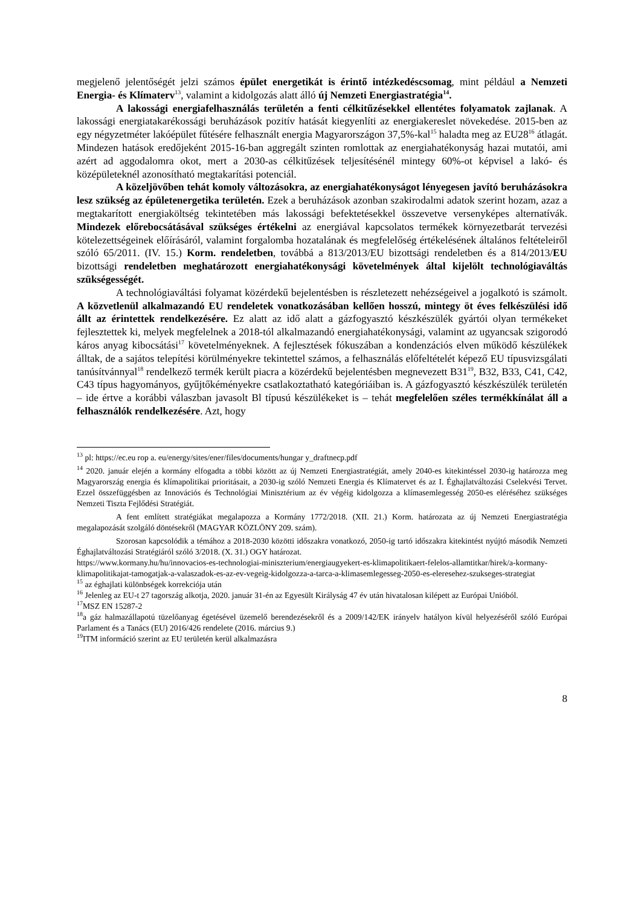megjelenő jelentőségét jelzi számos épület energetikát is érintő intézkedéscsomag, mint például a Nemzeti Energia- és Klímaterv<sup>13</sup>, valamint a kidolgozás alatt álló új Nemzeti Energiastratégia<sup>14</sup>.
A lakossági energiafelhasználás területén a fenti célkitűzésekkel ellentétes folyamatok zajlanak. A lakossági energiatakarékossági beruházások pozitív hatását kiegyenlíti az energiakereslet növekedése. 2015-ben az egy négyzetméter lakóépület fűtésére felhasznált energia Magyarországon 37,5%-kal<sup>15</sup> haladta meg az EU28<sup>16</sup> átlagát. Mindezen hatások eredőjeként 2015-16-ban aggregált szinten romlottak az energiahatékonyság hazai mutatói, ami azért ad aggodalomra okot, mert a 2030-as célkitűzések teljesítésénél mintegy 60%-ot képvisel a lakó- és középületeknél azonosítható megtakarítási potenciál.
A közeljövőben tehát komoly változásokra, az energiahatékonyságot lényegesen javító beruházásokra lesz szükség az épületenergetika területén. Ezek a beruházások azonban szakirodalmi adatok szerint hozam, azaz a megtakarított energiaköltség tekintetében más lakossági befektetésekkel összevetve versenyképes alternatívák. Mindezek előrebocsátásával szükséges értékelni az energiával kapcsolatos termékek környezetbarát tervezési kötelezettségeinek előírásáról, valamint forgalomba hozatalának és megfelelőség értékelésének általános feltételeiről szóló 65/2011. (IV. 15.) Korm. rendeletben, továbbá a 813/2013/EU bizottsági rendeletben és a 814/2013/EU bizottsági rendeletben meghatározott energiahatékonysági követelmények által kijelölt technológiaváltás szükségességét.
A technológiaváltási folyamat közérdekű bejelentésben is részletezett nehézségeivel a jogalkotó is számolt. A közvetlenül alkalmazandó EU rendeletek vonatkozásában kellően hosszú, mintegy öt éves felkészülési idő állt az érintettek rendelkezésére. Ez alatt az idő alatt a gázfogyasztó készkészülék gyártói olyan termékeket fejlesztettek ki, melyek megfelelnek a 2018-tól alkalmazandó energiahatékonysági, valamint az ugyancsak szigorodó káros anyag kibocsátási<sup>17</sup> követelményeknek. A fejlesztések fókuszában a kondenzációs elven működő készülékek álltak, de a sajátos telepítési körülményekre tekintettel számos, a felhasználás előfeltételét képező EU típusvizsgálati tanúsítvánnyal<sup>18</sup> rendelkező termék került piacra a közérdekű bejelentésben megnevezett B31<sup>19</sup>, B32, B33, C41, C42, C43 típus hagyományos, gyűjtőkéményekre csatlakoztatható kategóriáiban is. A gázfogyasztó készkészülék területén – ide értve a korábbi válaszban javasolt Bl típusú készülékeket is – tehát megfelelően széles termékkínálat áll a felhasználók rendelkezésére. Azt, hogy
<sup>13</sup> pl: https://ec.eu rop a. eu/energy/sites/ener/files/documents/hungar y_draftnecp.pdf
<sup>14</sup> 2020. január elején a kormány elfogadta a többi között az új Nemzeti Energiastratégiát, amely 2040-es kitekintéssel 2030-ig határozza meg Magyarország energia és klímapolitikai prioritásait, a 2030-ig szóló Nemzeti Energia és Klímatervet és az I. Éghajlatváltozási Cselekvési Tervet. Ezzel összefüggésben az Innovációs és Technológiai Minisztérium az év végéig kidolgozza a klímasemlegesség 2050-es eléréséhez szükséges Nemzeti Tiszta Fejlődési Stratégiát.
A fent említett stratégiákat megalapozza a Kormány 1772/2018. (XII. 21.) Korm. határozata az új Nemzeti Energiastratégia megalapozását szolgáló döntésekről (MAGYAR KÖZLÖNY 209. szám).
Szorosan kapcsolódik a témához a 2018-2030 közötti időszakra vonatkozó, 2050-ig tartó időszakra kitekintést nyújtó második Nemzeti Éghajlatváltozási Stratégiáról szóló 3/2018. (X. 31.) OGY határozat.
https://www.kormany.hu/hu/innovacios-es-technologiai-miniszterium/energiaugyekert-es-klimapolitikaert-felelos-allamtitkar/hirek/a-kormany-klimapolitikajat-tamogatjak-a-valaszadok-es-az-ev-vegeig-kidolgozza-a-tarca-a-klimasemlegesseg-2050-es-eleresehez-szukseges-strategiat
<sup>15</sup> az éghajlati különbségek korrekciója után
<sup>16</sup> Jelenleg az EU-t 27 tagország alkotja, 2020. január 31-én az Egyesült Királyság 47 év után hivatalosan kilépett az Európai Unióból.
<sup>17</sup> MSZ EN 15287-2
<sup>18</sup> a gáz halmazállapotú tüzelőanyag égetésével üzemelő berendezésekről és a 2009/142/EK irányelv hatályon kívül helyezéséről szóló Európai Parlament és a Tanács (EU) 2016/426 rendelete (2016. március 9.)
<sup>19</sup> ITM információ szerint az EU területén kerül alkalmazásra
8